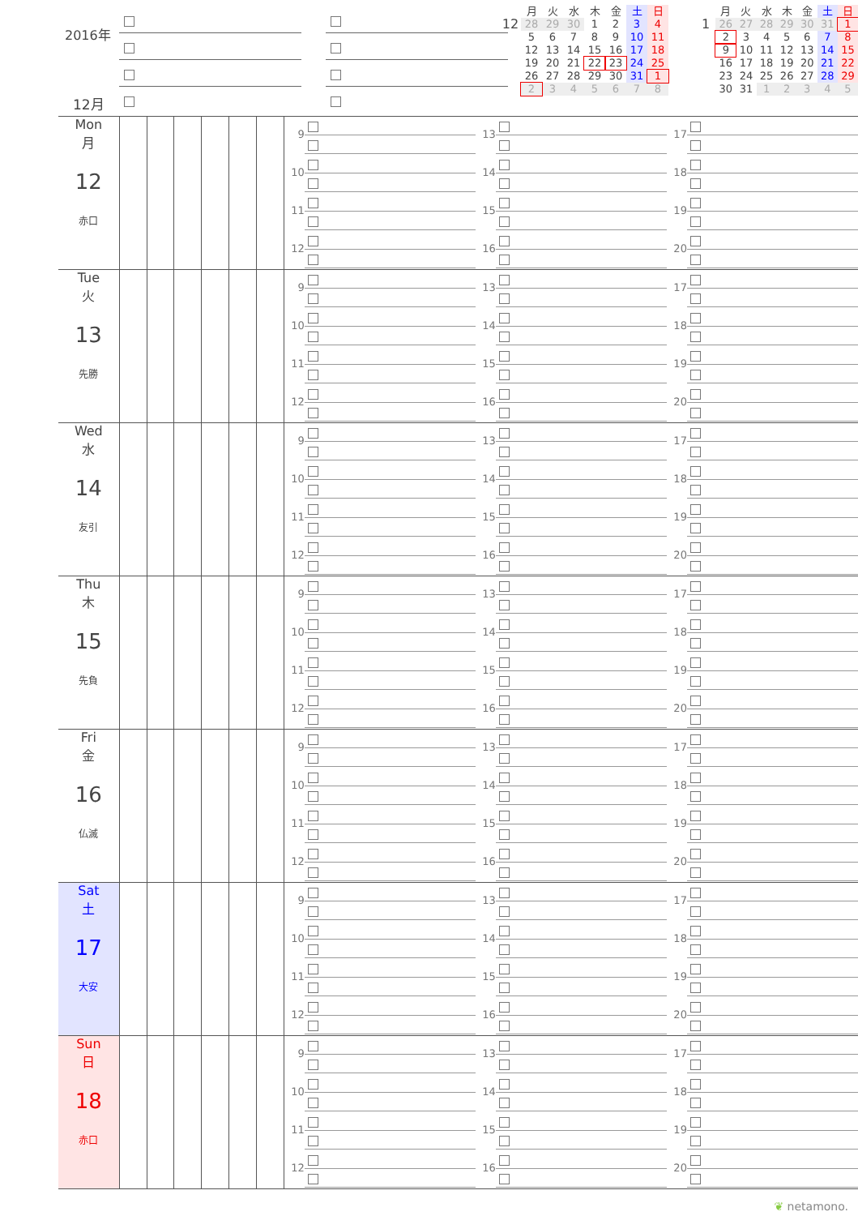2016年
12月
| | 月 | 火 | 水 | 木 | 金 | 土 | 日 |
| 12 | 28 | 29 | 30 | 1 | 2 | 3 | 4 |
| | 5 | 6 | 7 | 8 | 9 | 10 | 11 |
| | 12 | 13 | 14 | 15 | 16 | 17 | 18 |
| | 19 | 20 | 21 | 22 | 23 | 24 | 25 |
| | 26 | 27 | 28 | 29 | 30 | 31 | 1 |
| | 2 | 3 | 4 | 5 | 6 | 7 | 8 |
| | 月 | 火 | 水 | 木 | 金 | 土 | 日 |
| 1 | 26 | 27 | 28 | 29 | 30 | 31 | 1 |
| | 2 | 3 | 4 | 5 | 6 | 7 | 8 |
| | 9 | 10 | 11 | 12 | 13 | 14 | 15 |
| | 16 | 17 | 18 | 19 | 20 | 21 | 22 |
| | 23 | 24 | 25 | 26 | 27 | 28 | 29 |
| | 30 | 31 | 1 | 2 | 3 | 4 | 5 |
Mon
月
12
赤口
9
10
11
12
13
14
15
16
17
18
19
20
Tue
火
13
先勝
9
10
11
12
13
14
15
16
17
18
19
20
Wed
水
14
友引
9
10
11
12
13
14
15
16
17
18
19
20
Thu
木
15
先負
9
10
11
12
13
14
15
16
17
18
19
20
Fri
金
16
仏滅
9
10
11
12
13
14
15
16
17
18
19
20
Sat
土
17
大安
9
10
11
12
13
14
15
16
17
18
19
20
Sun
日
18
赤口
9
10
11
12
13
14
15
16
17
18
19
20
❦ netamono.